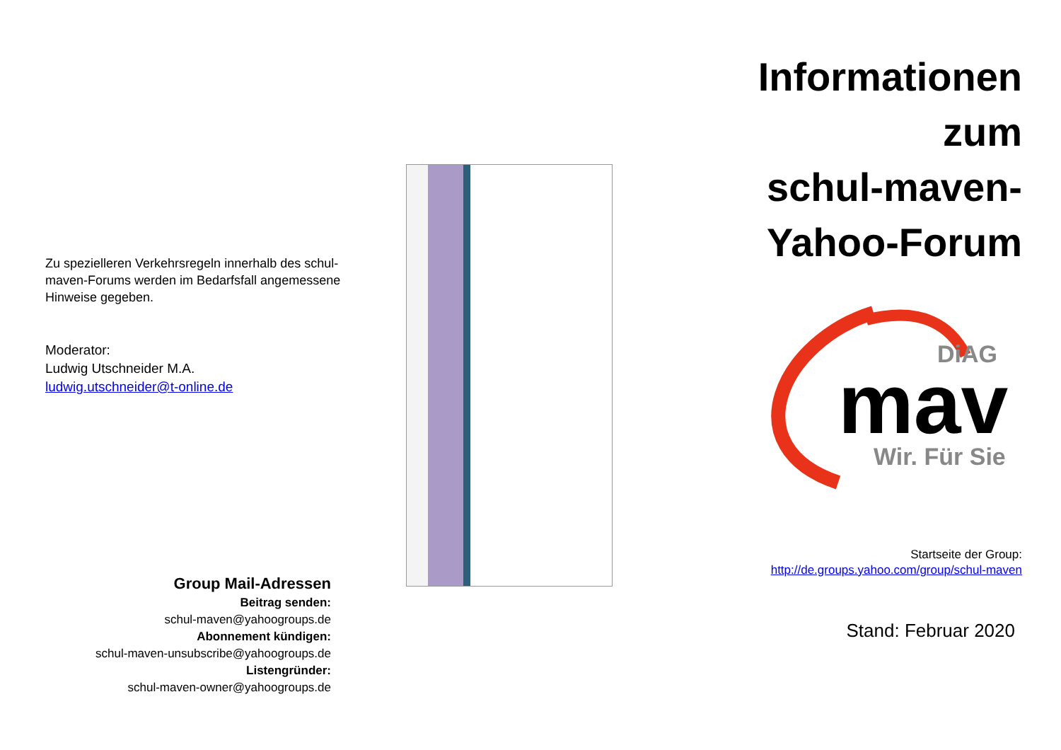Zu spezielleren Verkehrsregeln innerhalb des schul-maven-Forums werden im Bedarfsfall angemessene Hinweise gegeben.
Moderator:
Ludwig Utschneider M.A.
ludwig.utschneider@t-online.de
Group Mail-Adressen
Beitrag senden:
schul-maven@yahoogroups.de
Abonnement kündigen:
schul-maven-unsubscribe@yahoogroups.de
Listengründer:
schul-maven-owner@yahoogroups.de
Informationen
zum
schul-maven-
Yahoo-Forum
DiAG
mav
Wir. Für Sie
Startseite der Group:
http://de.groups.yahoo.com/group/schul-maven
Stand: Februar 2020